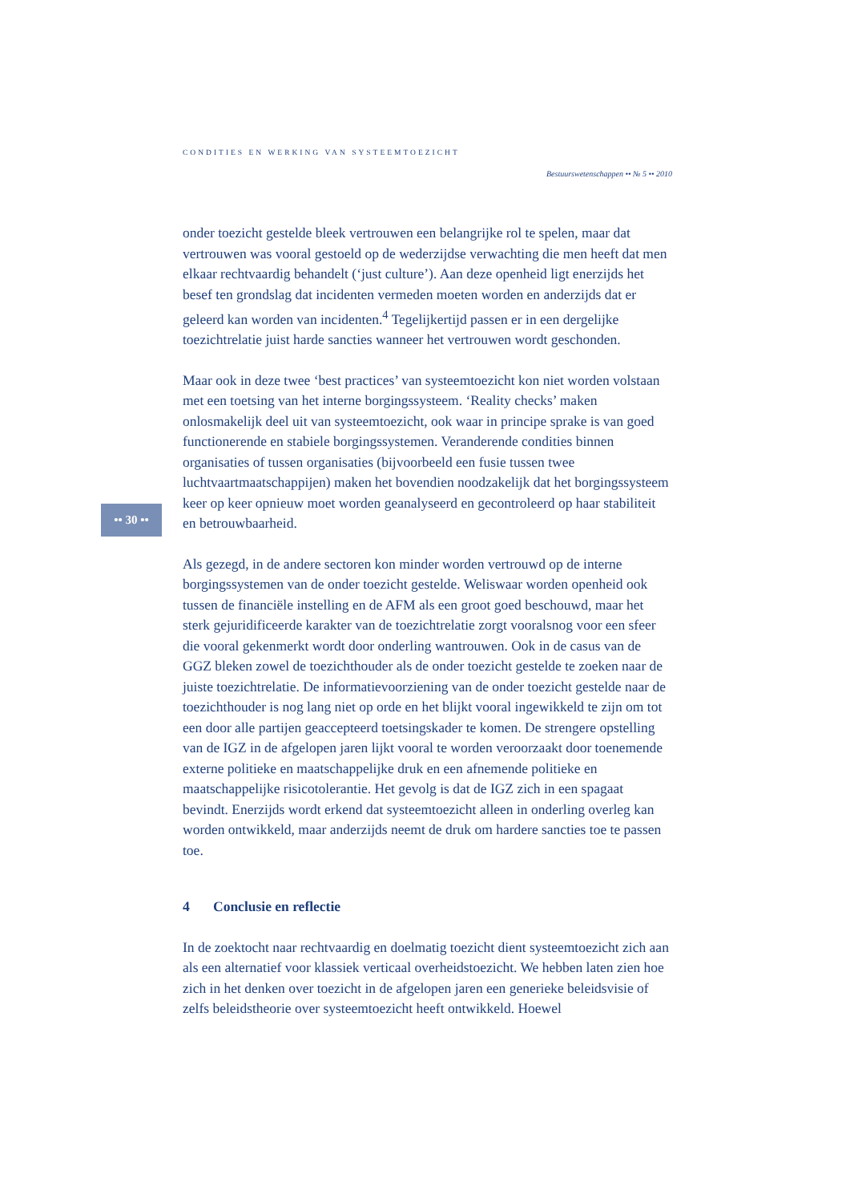CONDITIES EN WERKING VAN SYSTEEMTOEZICHT
Bestuurswetenschappen •• № 5 •• 2010
•• 30 ••
onder toezicht gestelde bleek vertrouwen een belangrijke rol te spelen, maar dat vertrouwen was vooral gestoeld op de wederzijdse verwachting die men heeft dat men elkaar rechtvaardig behandelt (‘just culture’). Aan deze openheid ligt enerzijds het besef ten grondslag dat incidenten vermeden moeten worden en anderzijds dat er geleerd kan worden van incidenten.<sup>4</sup> Tegelijkertijd passen er in een dergelijke toezichtrelatie juist harde sancties wanneer het vertrouwen wordt geschonden.
Maar ook in deze twee ‘best practices’ van systeemtoezicht kon niet worden volstaan met een toetsing van het interne borgingssysteem. ‘Reality checks’ maken onlosmakelijk deel uit van systeemtoezicht, ook waar in principe sprake is van goed functionerende en stabiele borgingssystemen. Veranderende condities binnen organisaties of tussen organisaties (bijvoorbeeld een fusie tussen twee luchtvaartmaatschappijen) maken het bovendien noodzakelijk dat het borgingssysteem keer op keer opnieuw moet worden geanalyseerd en gecontroleerd op haar stabiliteit en betrouwbaarheid.
Als gezegd, in de andere sectoren kon minder worden vertrouwd op de interne borgingssystemen van de onder toezicht gestelde. Weliswaar worden openheid ook tussen de financiële instelling en de AFM als een groot goed beschouwd, maar het sterk gejuridificeerde karakter van de toezichtrelatie zorgt vooralsnog voor een sfeer die vooral gekenmerkt wordt door onderling wantrouwen. Ook in de casus van de GGZ bleken zowel de toezichthouder als de onder toezicht gestelde te zoeken naar de juiste toezichtrelatie. De informatievoorziening van de onder toezicht gestelde naar de toezichthouder is nog lang niet op orde en het blijkt vooral ingewikkeld te zijn om tot een door alle partijen geaccepteerd toetsingskader te komen. De strengere opstelling van de IGZ in de afgelopen jaren lijkt vooral te worden veroorzaakt door toenemende externe politieke en maatschappelijke druk en een afnemende politieke en maatschappelijke risicotolerantie. Het gevolg is dat de IGZ zich in een spagaat bevindt. Enerzijds wordt erkend dat systeemtoezicht alleen in onderling overleg kan worden ontwikkeld, maar anderzijds neemt de druk om hardere sancties toe te passen toe.
4 Conclusie en reflectie
In de zoektocht naar rechtvaardig en doelmatig toezicht dient systeemtoezicht zich aan als een alternatief voor klassiek verticaal overheidstoezicht. We hebben laten zien hoe zich in het denken over toezicht in de afgelopen jaren een generieke beleidsvisie of zelfs beleidstheorie over systeemtoezicht heeft ontwikkeld. Hoewel